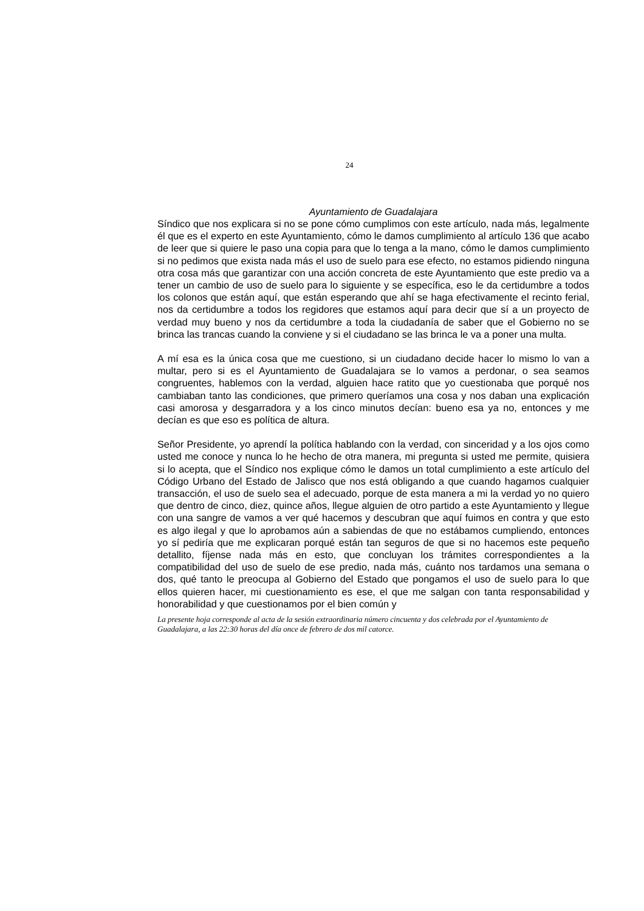24
Ayuntamiento de Guadalajara
Síndico que nos explicara si no se pone cómo cumplimos con este artículo, nada más, legalmente él que es el experto en este Ayuntamiento, cómo le damos cumplimiento al artículo 136 que acabo de leer que si quiere le paso una copia para que lo tenga a la mano, cómo le damos cumplimiento si no pedimos que exista nada más el uso de suelo para ese efecto, no estamos pidiendo ninguna otra cosa más que garantizar con una acción concreta de este Ayuntamiento que este predio va a tener un cambio de uso de suelo para lo siguiente y se específica, eso le da certidumbre a todos los colonos que están aquí, que están esperando que ahí se haga efectivamente el recinto ferial, nos da certidumbre a todos los regidores que estamos aquí para decir que sí a un proyecto de verdad muy bueno y nos da certidumbre a toda la ciudadanía de saber que el Gobierno no se brinca las trancas cuando la conviene y si el ciudadano se las brinca le va a poner una multa.
A mí esa es la única cosa que me cuestiono, si un ciudadano decide hacer lo mismo lo van a multar, pero si es el Ayuntamiento de Guadalajara se lo vamos a perdonar, o sea seamos congruentes, hablemos con la verdad, alguien hace ratito que yo cuestionaba que porqué nos cambiaban tanto las condiciones, que primero queríamos una cosa y nos daban una explicación casi amorosa y desgarradora y a los cinco minutos decían: bueno esa ya no, entonces y me decían es que eso es política de altura.
Señor Presidente, yo aprendí la política hablando con la verdad, con sinceridad y a los ojos como usted me conoce y nunca lo he hecho de otra manera, mi pregunta si usted me permite, quisiera si lo acepta, que el Síndico nos explique cómo le damos un total cumplimiento a este artículo del Código Urbano del Estado de Jalisco que nos está obligando a que cuando hagamos cualquier transacción, el uso de suelo sea el adecuado, porque de esta manera a mi la verdad yo no quiero que dentro de cinco, diez, quince años, llegue alguien de otro partido a este Ayuntamiento y llegue con una sangre de vamos a ver qué hacemos y descubran que aquí fuimos en contra y que esto es algo ilegal y que lo aprobamos aún a sabiendas de que no estábamos cumpliendo, entonces yo sí pediría que me explicaran porqué están tan seguros de que si no hacemos este pequeño detallito, fíjense nada más en esto, que concluyan los trámites correspondientes a la compatibilidad del uso de suelo de ese predio, nada más, cuánto nos tardamos una semana o dos, qué tanto le preocupa al Gobierno del Estado que pongamos el uso de suelo para lo que ellos quieren hacer, mi cuestionamiento es ese, el que me salgan con tanta responsabilidad y honorabilidad y que cuestionamos por el bien común y
La presente hoja corresponde al acta de la sesión extraordinaria número cincuenta y dos celebrada por el Ayuntamiento de Guadalajara, a las 22:30 horas del día once de febrero de dos mil catorce.